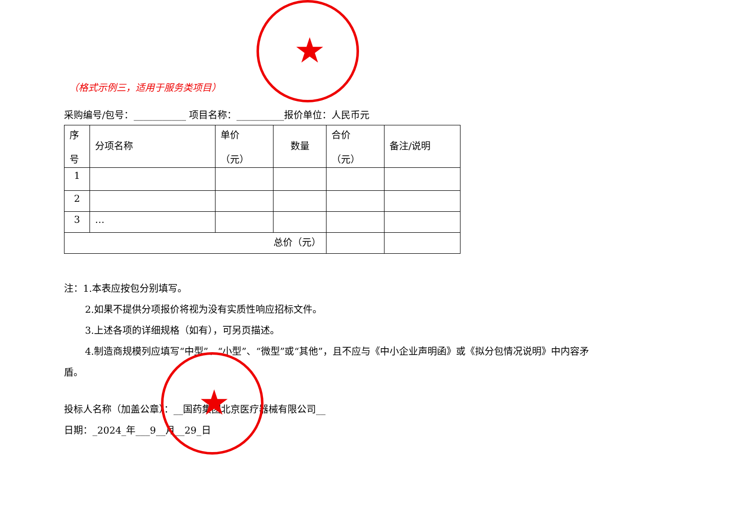★
★
（格式示例三，适用于服务类项目）
采购编号/包号：___________ 项目名称：__________报价单位：人民币元
| 序 号 | 分项名称 | 单价 （元） | 数量 | 合价 （元） | 备注/说明 |
| 1 | | | | | |
| 2 | | | | | |
| 3 | … | | | | |
| 总价（元） | | | | | |
注：1.本表应按包分别填写。
2.如果不提供分项报价将视为没有实质性响应招标文件。
3.上述各项的详细规格（如有），可另页描述。
4.制造商规模列应填写“中型”、“小型”、“微型”或“其他”，且不应与《中小企业声明函》或《拟分包情况说明》中内容矛
盾。
投标人名称（加盖公章）：__国药集团北京医疗器械有限公司__
日期：_2024_年___9__月__29_日